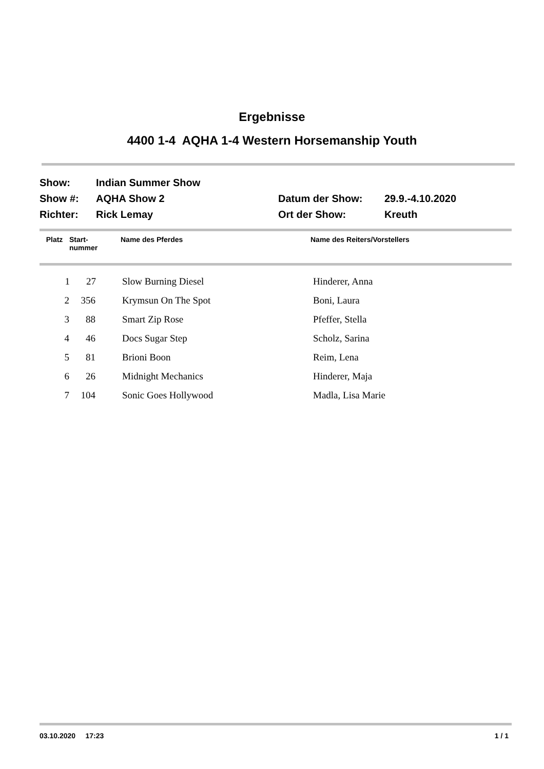Ergebnisse
4400 1-4 AQHA 1-4 Western Horsemanship Youth
| Show: | Indian Summer Show | | |
| Show #: | AQHA Show 2 | Datum der Show: | 29.9.-4.10.2020 |
| Richter: | Rick Lemay | Ort der Show: | Kreuth |
| Platz | Start- nummer | Name des Pferdes | Name des Reiters/Vorstellers |
| --- | --- | --- | --- |
| 1 | 27 | Slow Burning Diesel | Hinderer, Anna |
| 2 | 356 | Krymsun On The Spot | Boni, Laura |
| 3 | 88 | Smart Zip Rose | Pfeffer, Stella |
| 4 | 46 | Docs Sugar Step | Scholz, Sarina |
| 5 | 81 | Brioni Boon | Reim, Lena |
| 6 | 26 | Midnight Mechanics | Hinderer, Maja |
| 7 | 104 | Sonic Goes Hollywood | Madla, Lisa Marie |
03.10.2020 17:23 1 / 1